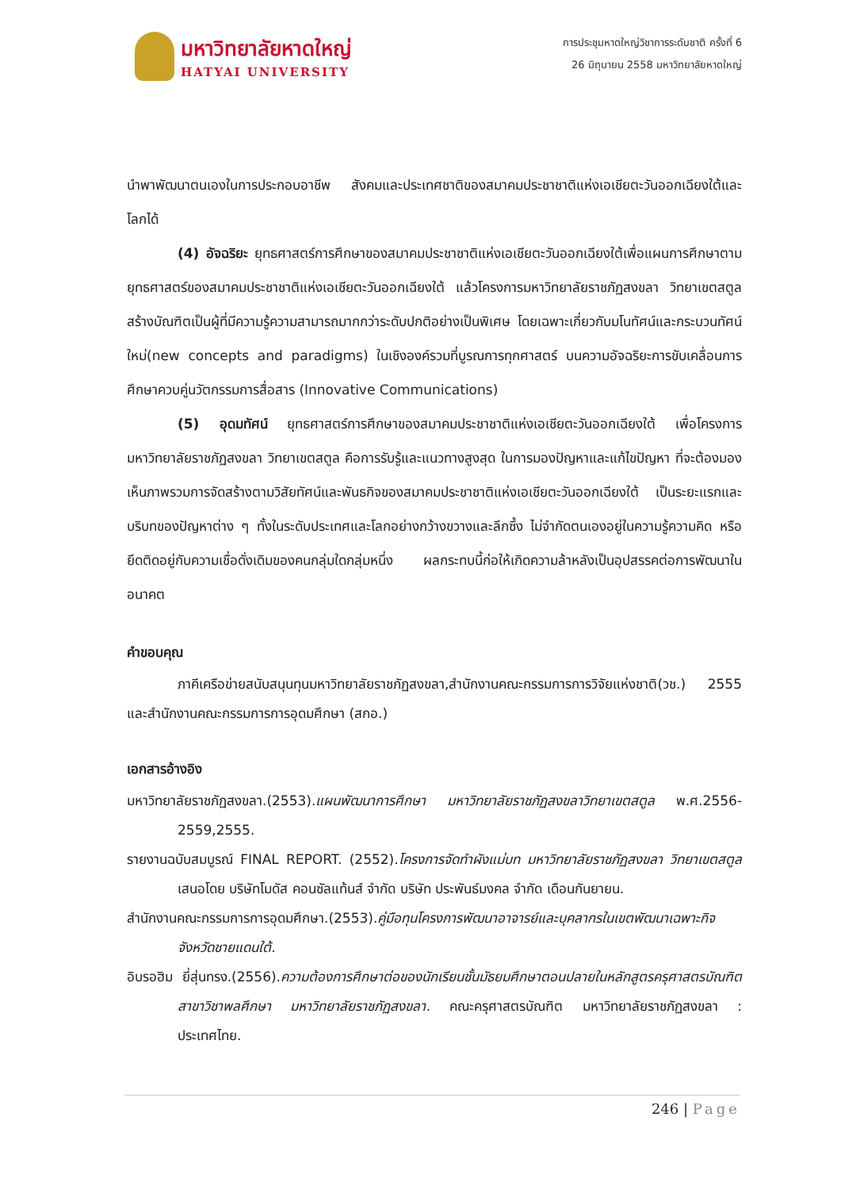มหาวิทยาลัยหาดใหญ่
HATYAI UNIVERSITY
การประชุมหาดใหญ่วิชาการระดับชาติ ครั้งที่ 6
26 มิถุนายน 2558 มหาวิทยาลัยหาดใหญ่
นำพาพัฒนาตนเองในการประกอบอาชีพ สังคมและประเทศชาติของสมาคมประชาชาติแห่งเอเชียตะวันออกเฉียงใต้และโลกได้
(4) อัจฉริยะ ยุทธศาสตร์การศึกษาของสมาคมประชาชาติแห่งเอเชียตะวันออกเฉียงใต้เพื่อแผนการศึกษาตามยุทธศาสตร์ของสมาคมประชาชาติแห่งเอเชียตะวันออกเฉียงใต้ แล้วโครงการมหาวิทยาลัยราชภัฏสงขลา วิทยาเขตสตูล สร้างบัณฑิตเป็นผู้ที่มีความรู้ความสามารถมากกว่าระดับปกติอย่างเป็นพิเศษ โดยเฉพาะเกี่ยวกับมโนทัศน์และกระบวนทัศน์ใหม่(new concepts and paradigms) ในเชิงองค์รวมที่บูรณการทุกศาสตร์ บนความอัจฉริยะการขับเคลื่อนการศึกษาควบคู่นวัตกรรมการสื่อสาร (Innovative Communications)
(5) อุดมทัศน์ ยุทธศาสตร์การศึกษาของสมาคมประชาชาติแห่งเอเชียตะวันออกเฉียงใต้ เพื่อโครงการมหาวิทยาลัยราชภัฏสงขลา วิทยาเขตสตูล คือการรับรู้และแนวทางสูงสุด ในการมองปัญหาและแก้ไขปัญหา ที่จะต้องมองเห็นภาพรวมการจัดสร้างตามวิสัยทัศน์และพันธกิจของสมาคมประชาชาติแห่งเอเชียตะวันออกเฉียงใต้ เป็นระยะแรกและบริบทของปัญหาต่าง ๆ ทั้งในระดับประเทศและโลกอย่างกว้างขวางและลึกซึ้ง ไม่จำกัดตนเองอยู่ในความรู้ความคิด หรือยึดติดอยู่กับความเชื่อดั่งเดิมของคนกลุ่มใดกลุ่มหนึ่ง ผลกระทบนี้ก่อให้เกิดความล้าหลังเป็นอุปสรรคต่อการพัฒนาในอนาคต
คำขอบคุณ
ภาคีเครือข่ายสนับสนุนทุนมหาวิทยาลัยราชภัฏสงขลา,สำนักงานคณะกรรมการการวิจัยแห่งชาติ(วช.) 2555 และสำนักงานคณะกรรมการการอุดมศึกษา (สกอ.)
เอกสารอ้างอิง
มหาวิทยาลัยราชภัฏสงขลา.(2553).แผนพัฒนาการศึกษา มหาวิทยาลัยราชภัฏสงขลาวิทยาเขตสตูล พ.ศ.2556- 2559,2555.
รายงานฉบับสมบูรณ์ FINAL REPORT. (2552).โครงการจัดทำผังแม่บท มหาวิทยาลัยราชภัฏสงขลา วิทยาเขตสตูล เสนอโดย บริษัทโมดัส คอนซัลแท้นส์ จำกัด บริษัท ประพันธ์มงคล จำกัด เดือนกันยายน.
สำนักงานคณะกรรมการการอุดมศึกษา.(2553).คู่มือทุนโครงการพัฒนาอาจารย์และบุคลากรในเขตพัฒนาเฉพาะกิจจังหวัดชายแดนใต้.
อิบรอฮิม ยี่สุ่นทรง.(2556).ความต้องการศึกษาต่อของนักเรียนชั้นมัธยมศึกษาตอนปลายในหลักสูตรครุศาสตรบัณฑิต สาขาวิชาพลศึกษา มหาวิทยาลัยราชภัฏสงขลา. คณะครุศาสตรบัณฑิต มหาวิทยาลัยราชภัฏสงขลา : ประเทศไทย.
246 | Page